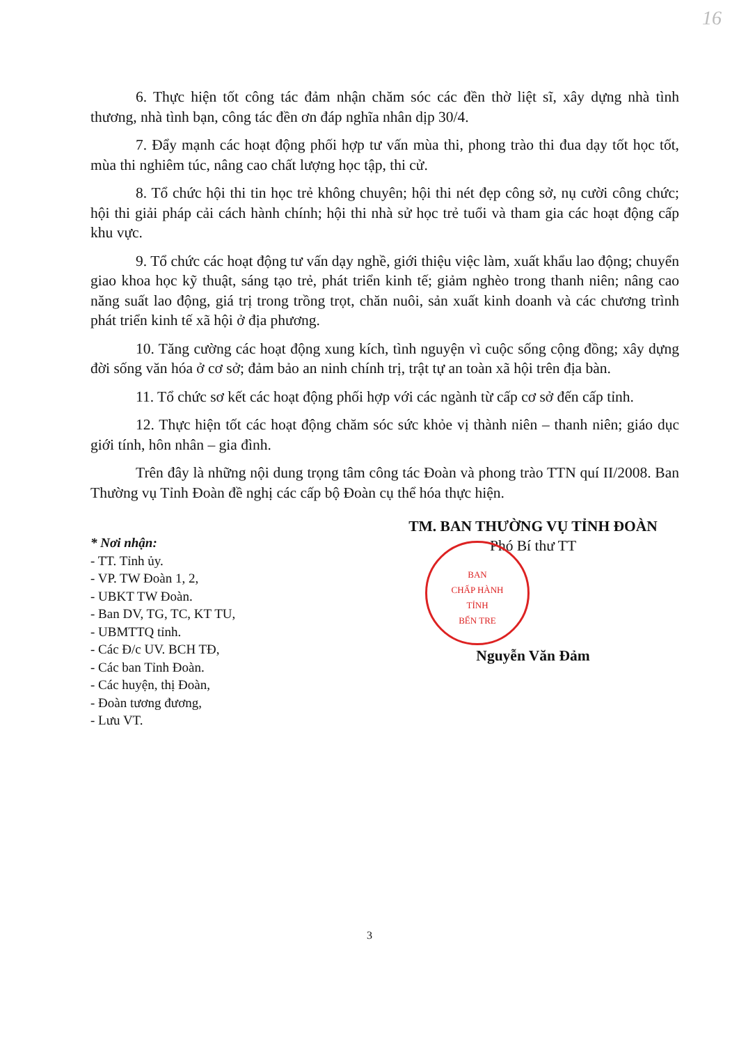16
6. Thực hiện tốt công tác đảm nhận chăm sóc các đền thờ liệt sĩ, xây dựng nhà tình thương, nhà tình bạn, công tác đền ơn đáp nghĩa nhân dịp 30/4.
7. Đẩy mạnh các hoạt động phối hợp tư vấn mùa thi, phong trào thi đua dạy tốt học tốt, mùa thi nghiêm túc, nâng cao chất lượng học tập, thi cử.
8. Tổ chức hội thi tin học trẻ không chuyên; hội thi nét đẹp công sở, nụ cười công chức; hội thi giải pháp cải cách hành chính; hội thi nhà sử học trẻ tuổi và tham gia các hoạt động cấp khu vực.
9. Tổ chức các hoạt động tư vấn dạy nghề, giới thiệu việc làm, xuất khẩu lao động; chuyển giao khoa học kỹ thuật, sáng tạo trẻ, phát triển kinh tế; giảm nghèo trong thanh niên; nâng cao năng suất lao động, giá trị trong trồng trọt, chăn nuôi, sản xuất kinh doanh và các chương trình phát triển kinh tế xã hội ở địa phương.
10. Tăng cường các hoạt động xung kích, tình nguyện vì cuộc sống cộng đồng; xây dựng đời sống văn hóa ở cơ sở; đảm bảo an ninh chính trị, trật tự an toàn xã hội trên địa bàn.
11. Tổ chức sơ kết các hoạt động phối hợp với các ngành từ cấp cơ sở đến cấp tỉnh.
12. Thực hiện tốt các hoạt động chăm sóc sức khỏe vị thành niên – thanh niên; giáo dục giới tính, hôn nhân – gia đình.
Trên đây là những nội dung trọng tâm công tác Đoàn và phong trào TTN quí II/2008. Ban Thường vụ Tỉnh Đoàn đề nghị các cấp bộ Đoàn cụ thể hóa thực hiện.
* Nơi nhận:
- TT. Tỉnh ủy.
- VP. TW Đoàn 1, 2,
- UBKT TW Đoàn.
- Ban DV, TG, TC, KT TU,
- UBMTTQ tỉnh.
- Các Đ/c UV. BCH TĐ,
- Các ban Tỉnh Đoàn.
- Các huyện, thị Đoàn,
- Đoàn tương đương,
- Lưu VT.
TM. BAN THƯỜNG VỤ TỈNH ĐOÀN
Phó Bí thư TT
BAN
CHẤP HÀNH
TỈNH
BẾN TRE
Nguyễn Văn Đảm
3